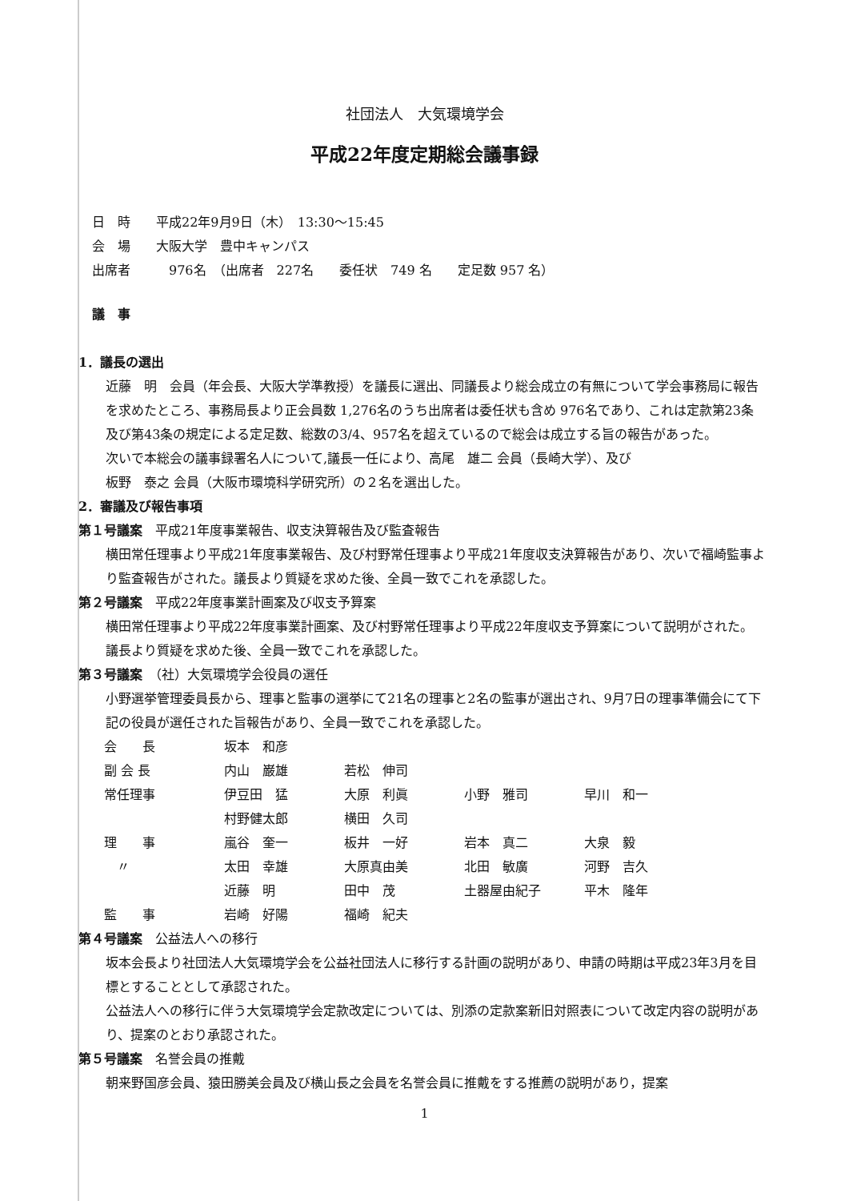社団法人　大気環境学会
平成22年度定期総会議事録
日　時　　平成22年9月9日（木）　13:30〜15:45
会　場　　大阪大学　豊中キャンパス
出席者　　　976名　（出席者　227名　　委任状　749 名　　定足数 957 名）
議　事
1．議長の選出
近藤　明　会員（年会長、大阪大学準教授）を議長に選出、同議長より総会成立の有無について学会事務局に報告を求めたところ、事務局長より正会員数 1,276名のうち出席者は委任状も含め 976名であり、これは定款第23条及び第43条の規定による定足数、総数の3/4、957名を超えているので総会は成立する旨の報告があった。
次いで本総会の議事録署名人について,議長一任により、高尾　雄二 会員（長崎大学）、及び
板野　泰之 会員（大阪市環境科学研究所）の２名を選出した。
2．審議及び報告事項
第１号議案　平成21年度事業報告、収支決算報告及び監査報告
横田常任理事より平成21年度事業報告、及び村野常任理事より平成21年度収支決算報告があり、次いで福崎監事より監査報告がされた。議長より質疑を求めた後、全員一致でこれを承認した。
第２号議案　平成22年度事業計画案及び収支予算案
横田常任理事より平成22年度事業計画案、及び村野常任理事より平成22年度収支予算案について説明がされた。議長より質疑を求めた後、全員一致でこれを承認した。
第３号議案　（社）大気環境学会役員の選任
小野選挙管理委員長から、理事と監事の選挙にて21名の理事と2名の監事が選出され、9月7日の理事準備会にて下記の役員が選任された旨報告があり、全員一致でこれを承認した。
| 会 長 | 坂本 和彦 | | | |
| 副 会 長 | 内山 巌雄 | 若松 伸司 | | |
| 常任理事 | 伊豆田 猛 | 大原 利眞 | 小野 雅司 | 早川 和一 |
| | 村野健太郎 | 横田 久司 | | |
| 理 事 | 嵐谷 奎一 | 板井 一好 | 岩本 真二 | 大泉 毅 |
| 〃 | 太田 幸雄 | 大原真由美 | 北田 敏廣 | 河野 吉久 |
| | 近藤 明 | 田中 茂 | 土器屋由紀子 | 平木 隆年 |
| 監 事 | 岩崎 好陽 | 福崎 紀夫 | | |
第４号議案　公益法人への移行
坂本会長より社団法人大気環境学会を公益社団法人に移行する計画の説明があり、申請の時期は平成23年3月を目標とすることとして承認された。
公益法人への移行に伴う大気環境学会定款改定については、別添の定款案新旧対照表について改定内容の説明があり、提案のとおり承認された。
第５号議案　名誉会員の推戴
朝来野国彦会員、猿田勝美会員及び横山長之会員を名誉会員に推戴をする推薦の説明があり，提案
1